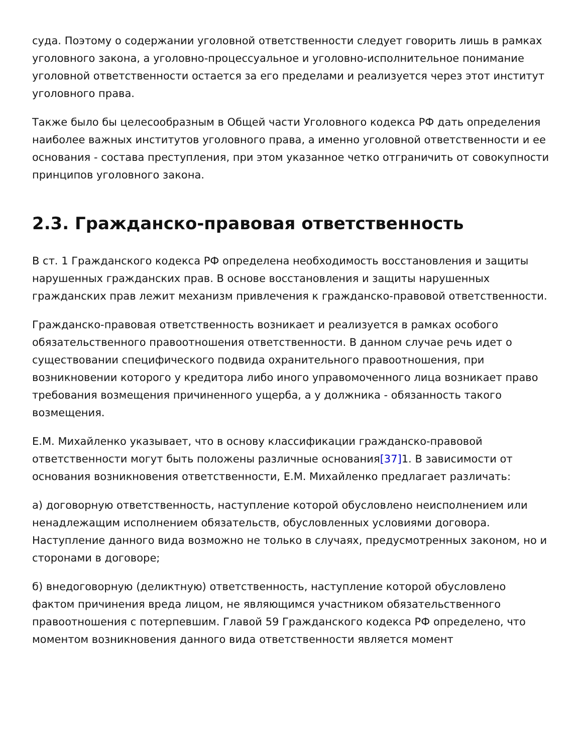суда. Поэтому о содержании уголовной ответственности следует говорить лишь в рамках уголовного закона, а уголовно-процессуальное и уголовно-исполнительное понимание уголовной ответственности остается за его пределами и реализуется через этот институт уголовного права.
Также было бы целесообразным в Общей части Уголовного кодекса РФ дать определения наиболее важных институтов уголовного права, а именно уголовной ответственности и ее основания - состава преступления, при этом указанное четко отграничить от совокупности принципов уголовного закона.
2.3. Гражданско-правовая ответственность
В ст. 1 Гражданского кодекса РФ определена необходимость восстановления и защиты нарушенных гражданских прав. В основе восстановления и защиты нарушенных гражданских прав лежит механизм привлечения к гражданско-правовой ответственности.
Гражданско-правовая ответственность возникает и реализуется в рамках особого обязательственного правоотношения ответственности. В данном случае речь идет о существовании специфического подвида охранительного правоотношения, при возникновении которого у кредитора либо иного управомоченного лица возникает право требования возмещения причиненного ущерба, а у должника - обязанность такого возмещения.
Е.М. Михайленко указывает, что в основу классификации гражданско-правовой ответственности могут быть положены различные основания[37] 1. В зависимости от основания возникновения ответственности, Е.М. Михайленко предлагает различать:
а) договорную ответственность, наступление которой обусловлено неисполнением или ненадлежащим исполнением обязательств, обусловленных условиями договора. Наступление данного вида возможно не только в случаях, предусмотренных законом, но и сторонами в договоре;
б) внедоговорную (деликтную) ответственность, наступление которой обусловлено фактом причинения вреда лицом, не являющимся участником обязательственного правоотношения с потерпевшим. Главой 59 Гражданского кодекса РФ определено, что моментом возникновения данного вида ответственности является момент